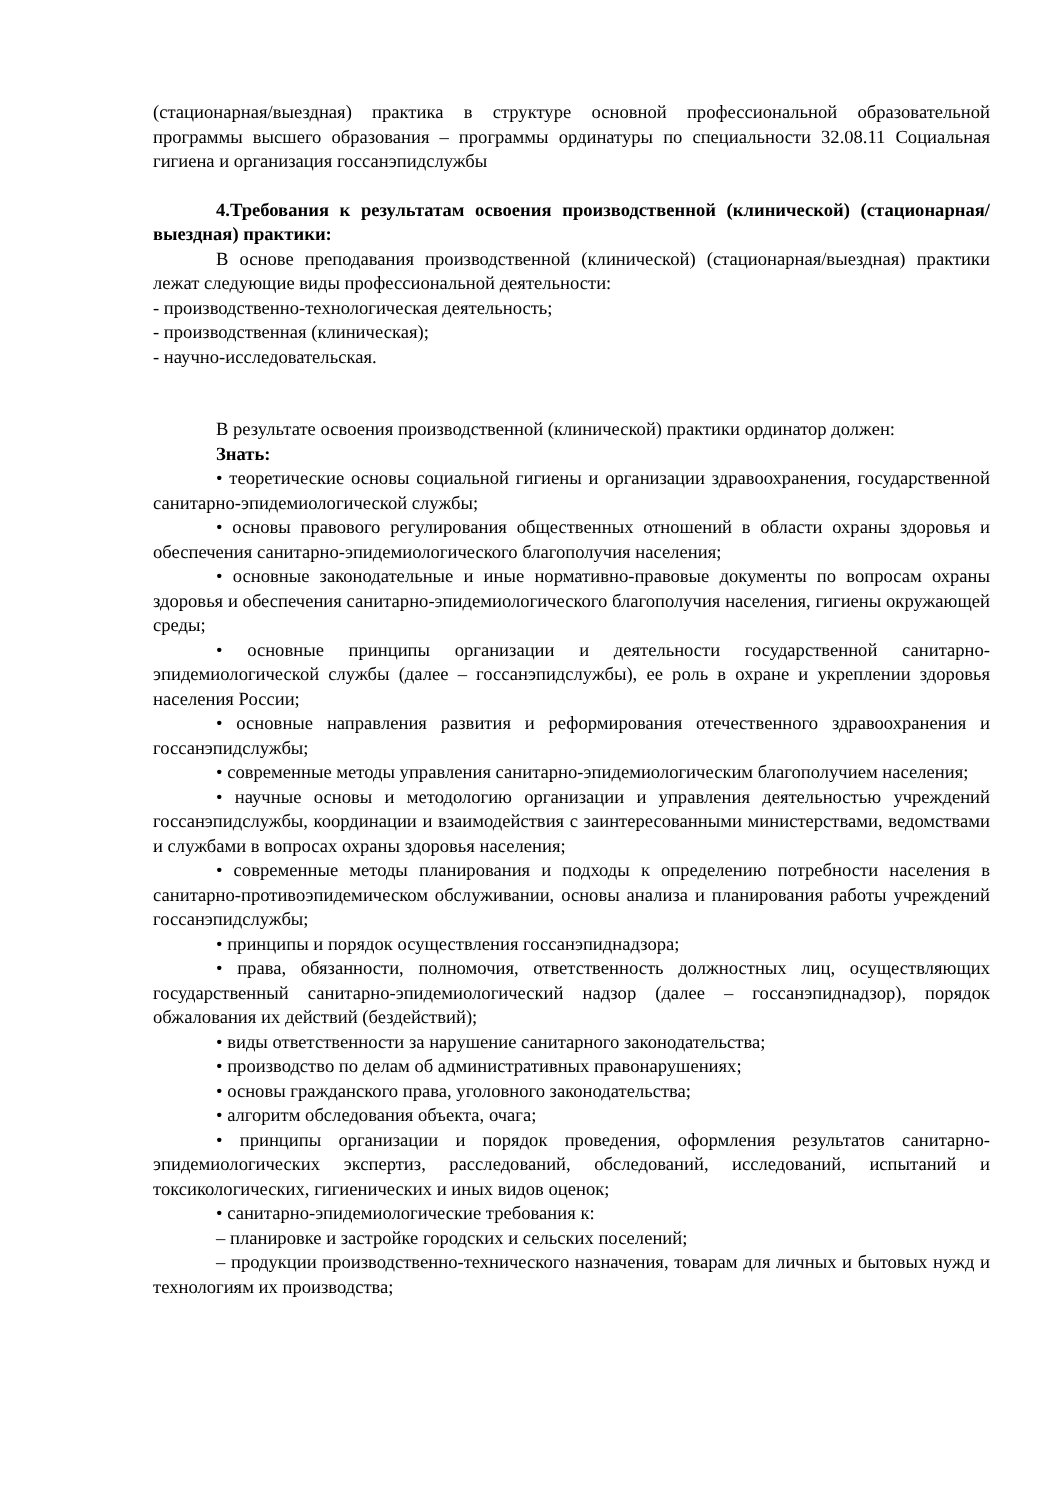(стационарная/выездная) практика в структуре основной профессиональной образовательной программы высшего образования – программы ординатуры по специальности 32.08.11 Социальная гигиена и организация госсанэпидслужбы
4.Требования к результатам освоения производственной (клинической) (стационарная/выездная) практики:
В основе преподавания производственной (клинической) (стационарная/выездная) практики лежат следующие виды профессиональной деятельности:
- производственно-технологическая деятельность;
- производственная (клиническая);
- научно-исследовательская.
В результате освоения производственной (клинической) практики ординатор должен:
Знать:
• теоретические основы социальной гигиены и организации здравоохранения, государственной санитарно-эпидемиологической службы;
• основы правового регулирования общественных отношений в области охраны здоровья и обеспечения санитарно-эпидемиологического благополучия населения;
• основные законодательные и иные нормативно-правовые документы по вопросам охраны здоровья и обеспечения санитарно-эпидемиологического благополучия населения, гигиены окружающей среды;
• основные принципы организации и деятельности государственной санитарно-эпидемиологической службы (далее – госсанэпидслужбы), ее роль в охране и укреплении здоровья населения России;
• основные направления развития и реформирования отечественного здравоохранения и госсанэпидслужбы;
• современные методы управления санитарно-эпидемиологическим благополучием населения;
• научные основы и методологию организации и управления деятельностью учреждений госсанэпидслужбы, координации и взаимодействия с заинтересованными министерствами, ведомствами и службами в вопросах охраны здоровья населения;
• современные методы планирования и подходы к определению потребности населения в санитарно-противоэпидемическом обслуживании, основы анализа и планирования работы учреждений госсанэпидслужбы;
• принципы и порядок осуществления госсанэпиднадзора;
• права, обязанности, полномочия, ответственность должностных лиц, осуществляющих государственный санитарно-эпидемиологический надзор (далее – госсанэпиднадзор), порядок обжалования их действий (бездействий);
• виды ответственности за нарушение санитарного законодательства;
• производство по делам об административных правонарушениях;
• основы гражданского права, уголовного законодательства;
• алгоритм обследования объекта, очага;
• принципы организации и порядок проведения, оформления результатов санитарно-эпидемиологических экспертиз, расследований, обследований, исследований, испытаний и токсикологических, гигиенических и иных видов оценок;
• санитарно-эпидемиологические требования к:
– планировке и застройке городских и сельских поселений;
– продукции производственно-технического назначения, товарам для личных и бытовых нужд и технологиям их производства;